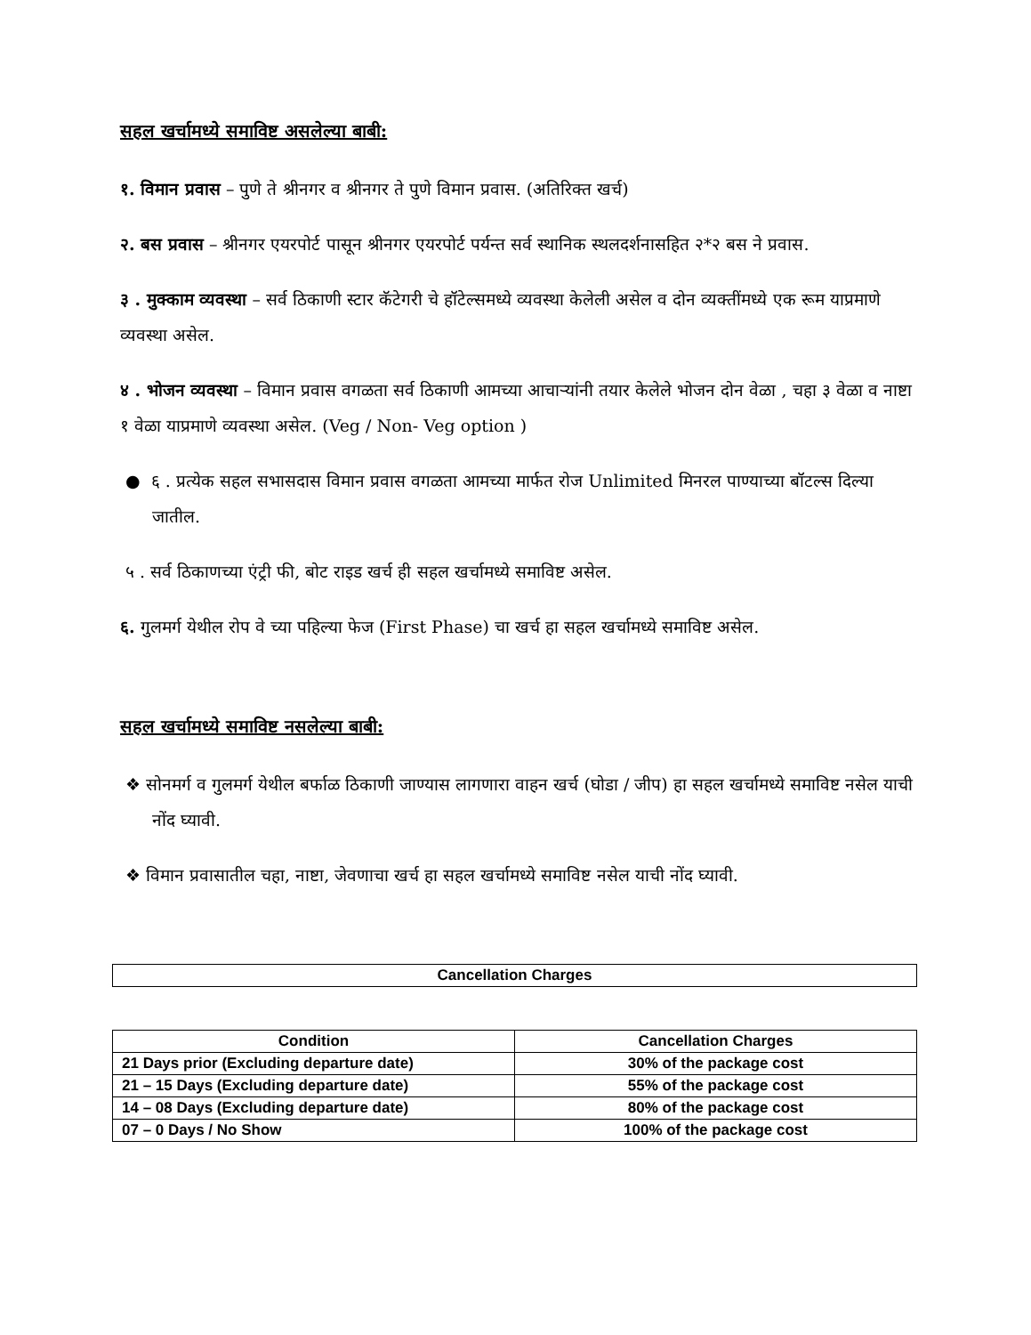सहल खर्चामध्ये समाविष्ट असलेल्या बाबी:
१. विमान प्रवास – पुणे ते श्रीनगर व श्रीनगर ते पुणे विमान प्रवास. (अतिरिक्त खर्च)
२. बस प्रवास – श्रीनगर एयरपोर्ट पासून श्रीनगर एयरपोर्ट पर्यन्त सर्व स्थानिक स्थलदर्शनासहित २*२ बस ने प्रवास.
३ . मुक्काम व्यवस्था – सर्व ठिकाणी स्टार कॅटेगरी चे हॉटेल्समध्ये व्यवस्था केलेली असेल व दोन व्यक्तींमध्ये एक रूम याप्रमाणे व्यवस्था असेल.
४ . भोजन व्यवस्था – विमान प्रवास वगळता सर्व ठिकाणी आमच्या आचाऱ्यांनी तयार केलेले भोजन दोन वेळा , चहा ३ वेळा व नाष्टा १ वेळा याप्रमाणे व्यवस्था असेल. (Veg / Non- Veg option )
● ६ . प्रत्येक सहल सभासदास विमान प्रवास वगळता आमच्या मार्फत रोज Unlimited मिनरल पाण्याच्या बॉटल्स दिल्या जातील.
५ . सर्व ठिकाणच्या एंट्री फी, बोट राइड खर्च ही सहल खर्चामध्ये समाविष्ट असेल.
६. गुलमर्ग येथील रोप वे च्या पहिल्या फेज (First Phase) चा खर्च हा सहल खर्चामध्ये समाविष्ट असेल.
सहल खर्चामध्ये समाविष्ट नसलेल्या बाबी:
❖ सोनमर्ग व गुलमर्ग येथील बर्फाळ ठिकाणी जाण्यास लागणारा वाहन खर्च (घोडा / जीप) हा सहल खर्चामध्ये समाविष्ट नसेल याची नोंद घ्यावी.
❖ विमान प्रवासातील चहा, नाष्टा, जेवणाचा खर्च हा सहल खर्चामध्ये समाविष्ट नसेल याची नोंद घ्यावी.
| Cancellation Charges |
| --- |
| Condition | Cancellation Charges |
| --- | --- |
| 21 Days prior (Excluding departure date) | 30% of the package cost |
| 21 – 15 Days (Excluding departure date) | 55% of the package cost |
| 14 – 08 Days (Excluding departure date) | 80% of the package cost |
| 07 – 0 Days / No Show | 100% of the package cost |